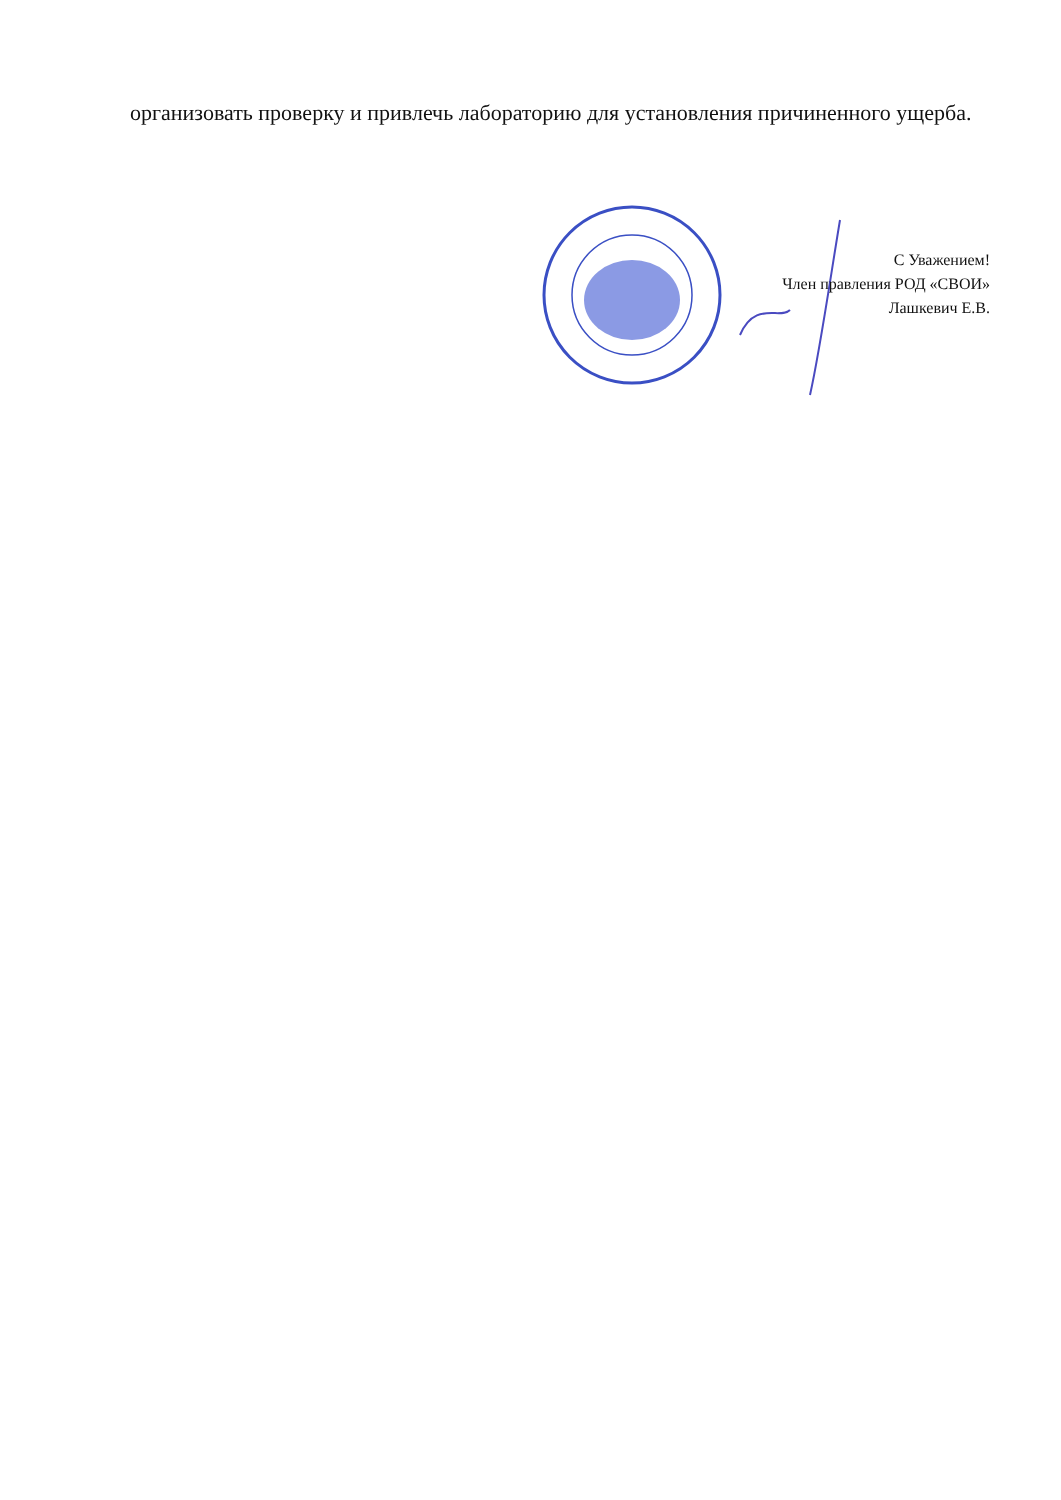организовать проверку и привлечь лабораторию для установления причиненного ущерба.
С Уважением!
Член правления РОД «СВОИ»
Лашкевич Е.В.